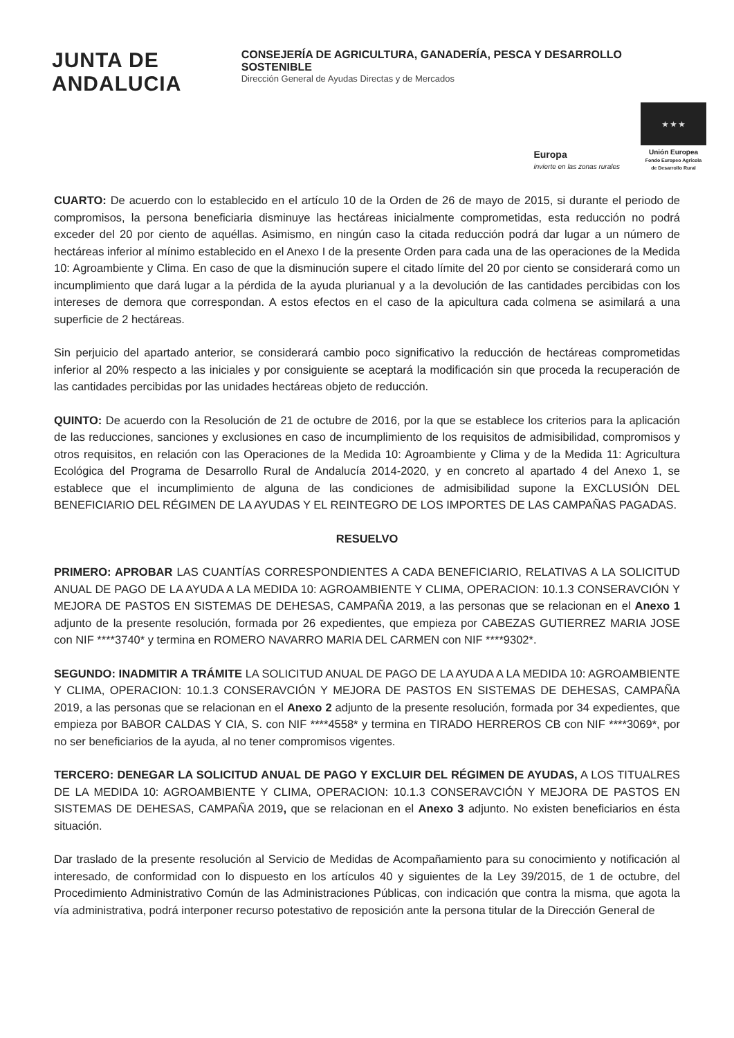JUNTA DE ANDALUCIA
CONSEJERÍA DE AGRICULTURA, GANADERÍA, PESCA Y DESARROLLO SOSTENIBLE
Dirección General de Ayudas Directas y de Mercados
Europa
invierte en las zonas rurales
★ ★ ★
Unión Europea
Fondo Europeo Agrícola
de Desarrollo Rural
CUARTO: De acuerdo con lo establecido en el artículo 10 de la Orden de 26 de mayo de 2015, si durante el periodo de compromisos, la persona beneficiaria disminuye las hectáreas inicialmente comprometidas, esta reducción no podrá exceder del 20 por ciento de aquéllas. Asimismo, en ningún caso la citada reducción podrá dar lugar a un número de hectáreas inferior al mínimo establecido en el Anexo I de la presente Orden para cada una de las operaciones de la Medida 10: Agroambiente y Clima. En caso de que la disminución supere el citado límite del 20 por ciento se considerará como un incumplimiento que dará lugar a la pérdida de la ayuda plurianual y a la devolución de las cantidades percibidas con los intereses de demora que correspondan. A estos efectos en el caso de la apicultura cada colmena se asimilará a una superficie de 2 hectáreas.
Sin perjuicio del apartado anterior, se considerará cambio poco significativo la reducción de hectáreas comprometidas inferior al 20% respecto a las iniciales y por consiguiente se aceptará la modificación sin que proceda la recuperación de las cantidades percibidas por las unidades hectáreas objeto de reducción.
QUINTO: De acuerdo con la Resolución de 21 de octubre de 2016, por la que se establece los criterios para la aplicación de las reducciones, sanciones y exclusiones en caso de incumplimiento de los requisitos de admisibilidad, compromisos y otros requisitos, en relación con las Operaciones de la Medida 10: Agroambiente y Clima y de la Medida 11: Agricultura Ecológica del Programa de Desarrollo Rural de Andalucía 2014-2020, y en concreto al apartado 4 del Anexo 1, se establece que el incumplimiento de alguna de las condiciones de admisibilidad supone la EXCLUSIÓN DEL BENEFICIARIO DEL RÉGIMEN DE LA AYUDAS Y EL REINTEGRO DE LOS IMPORTES DE LAS CAMPAÑAS PAGADAS.
RESUELVO
PRIMERO: APROBAR LAS CUANTÍAS CORRESPONDIENTES A CADA BENEFICIARIO, RELATIVAS A LA SOLICITUD ANUAL DE PAGO DE LA AYUDA A LA MEDIDA 10: AGROAMBIENTE Y CLIMA, OPERACION: 10.1.3 CONSERAVCIÓN Y MEJORA DE PASTOS EN SISTEMAS DE DEHESAS, CAMPAÑA 2019, a las personas que se relacionan en el Anexo 1 adjunto de la presente resolución, formada por 26 expedientes, que empieza por CABEZAS GUTIERREZ MARIA JOSE con NIF ****3740* y termina en ROMERO NAVARRO MARIA DEL CARMEN con NIF ****9302*.
SEGUNDO: INADMITIR A TRÁMITE LA SOLICITUD ANUAL DE PAGO DE LA AYUDA A LA MEDIDA 10: AGROAMBIENTE Y CLIMA, OPERACION: 10.1.3 CONSERAVCIÓN Y MEJORA DE PASTOS EN SISTEMAS DE DEHESAS, CAMPAÑA 2019, a las personas que se relacionan en el Anexo 2 adjunto de la presente resolución, formada por 34 expedientes, que empieza por BABOR CALDAS Y CIA, S. con NIF ****4558* y termina en TIRADO HERREROS CB con NIF ****3069*, por no ser beneficiarios de la ayuda, al no tener compromisos vigentes.
TERCERO: DENEGAR LA SOLICITUD ANUAL DE PAGO Y EXCLUIR DEL RÉGIMEN DE AYUDAS, A LOS TITUALRES DE LA MEDIDA 10: AGROAMBIENTE Y CLIMA, OPERACION: 10.1.3 CONSERAVCIÓN Y MEJORA DE PASTOS EN SISTEMAS DE DEHESAS, CAMPAÑA 2019, que se relacionan en el Anexo 3 adjunto. No existen beneficiarios en ésta situación.
Dar traslado de la presente resolución al Servicio de Medidas de Acompañamiento para su conocimiento y notificación al interesado, de conformidad con lo dispuesto en los artículos 40 y siguientes de la Ley 39/2015, de 1 de octubre, del Procedimiento Administrativo Común de las Administraciones Públicas, con indicación que contra la misma, que agota la vía administrativa, podrá interponer recurso potestativo de reposición ante la persona titular de la Dirección General de